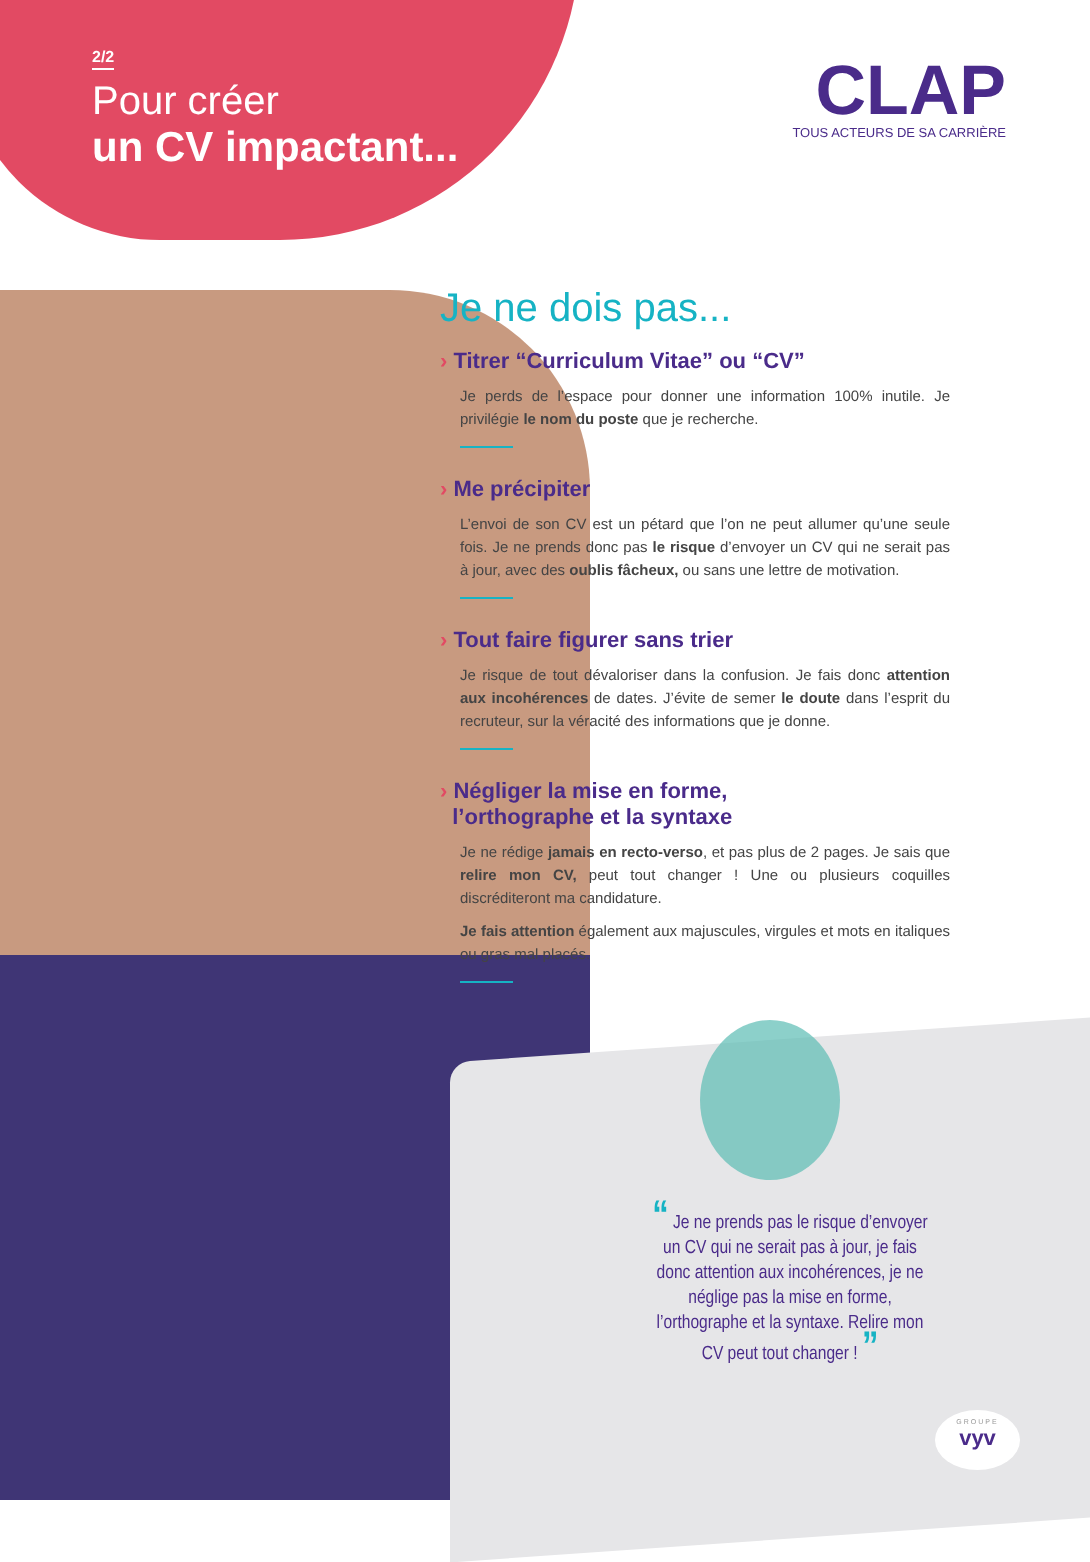2/2
Pour créer
un CV impactant...
CLAP
TOUS ACTEURS DE SA CARRIÈRE
Je ne dois pas...
› Titrer “Curriculum Vitae” ou “CV”
Je perds de l’espace pour donner une information 100% inutile. Je privilégie le nom du poste que je recherche.
› Me précipiter
L’envoi de son CV est un pétard que l’on ne peut allumer qu’une seule fois. Je ne prends donc pas le risque d’envoyer un CV qui ne serait pas à jour, avec des oublis fâcheux, ou sans une lettre de motivation.
› Tout faire figurer sans trier
Je risque de tout dévaloriser dans la confusion. Je fais donc attention aux incohérences de dates. J’évite de semer le doute dans l’esprit du recruteur, sur la véracité des informations que je donne.
› Négliger la mise en forme,
l’orthographe et la syntaxe
Je ne rédige jamais en recto-verso, et pas plus de 2 pages. Je sais que relire mon CV, peut tout changer ! Une ou plusieurs coquilles discréditeront ma candidature.
Je fais attention également aux majuscules, virgules et mots en italiques ou gras mal placés.
“ Je ne prends pas le risque d’envoyer un CV qui ne serait pas à jour, je fais donc attention aux incohérences, je ne néglige pas la mise en forme, l’orthographe et la syntaxe. Relire mon CV peut tout changer ! ”
GROUPE
vyv